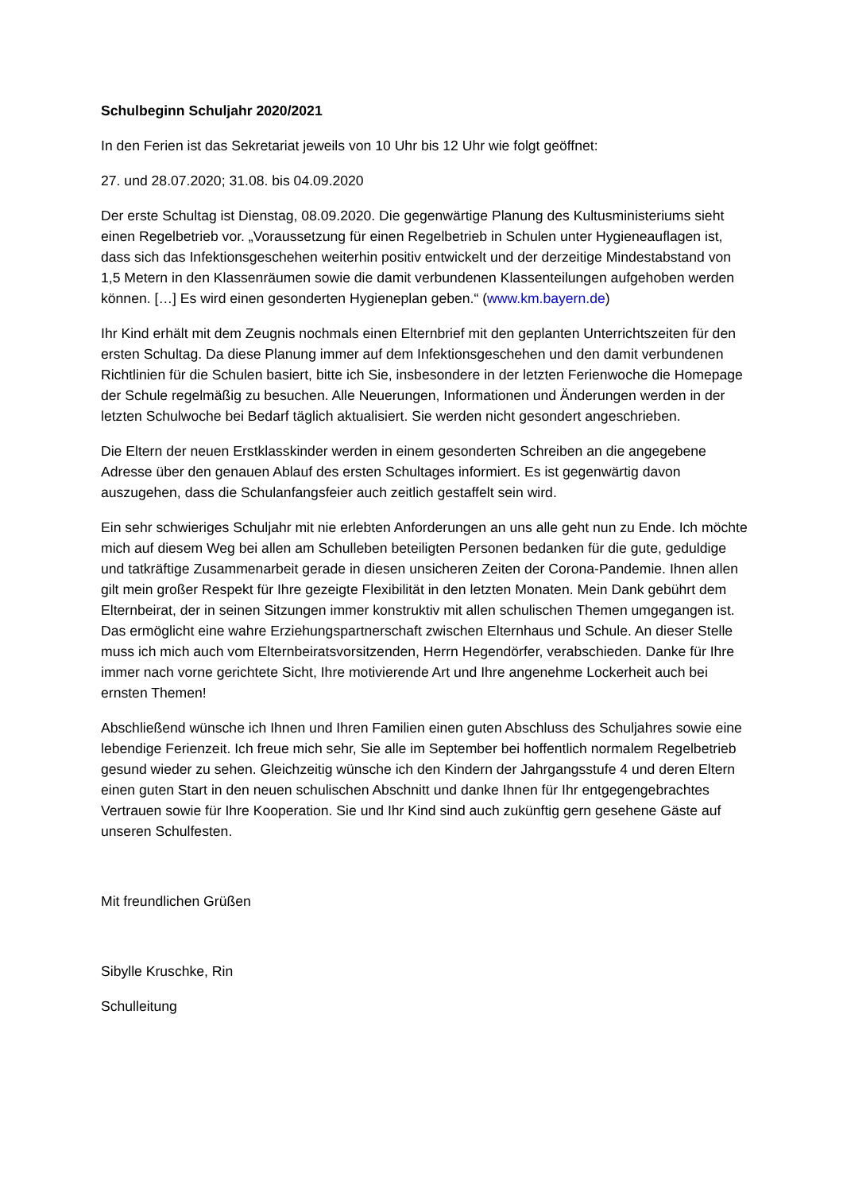Schulbeginn Schuljahr 2020/2021
In den Ferien ist das Sekretariat jeweils von 10 Uhr bis 12 Uhr wie folgt geöffnet:
27. und 28.07.2020; 31.08. bis 04.09.2020
Der erste Schultag ist Dienstag, 08.09.2020. Die gegenwärtige Planung des Kultusministeriums sieht einen Regelbetrieb vor. „Voraussetzung für einen Regelbetrieb in Schulen unter Hygieneauflagen ist, dass sich das Infektionsgeschehen weiterhin positiv entwickelt und der derzeitige Mindestabstand von 1,5 Metern in den Klassenräumen sowie die damit verbundenen Klassenteilungen aufgehoben werden können. […] Es wird einen gesonderten Hygieneplan geben.“ (www.km.bayern.de)
Ihr Kind erhält mit dem Zeugnis nochmals einen Elternbrief mit den geplanten Unterrichtszeiten für den ersten Schultag. Da diese Planung immer auf dem Infektionsgeschehen und den damit verbundenen Richtlinien für die Schulen basiert, bitte ich Sie, insbesondere in der letzten Ferienwoche die Homepage der Schule regelmäßig zu besuchen. Alle Neuerungen, Informationen und Änderungen werden in der letzten Schulwoche bei Bedarf täglich aktualisiert. Sie werden nicht gesondert angeschrieben.
Die Eltern der neuen Erstklasskinder werden in einem gesonderten Schreiben an die angegebene Adresse über den genauen Ablauf des ersten Schultages informiert. Es ist gegenwärtig davon auszugehen, dass die Schulanfangsfeier auch zeitlich gestaffelt sein wird.
Ein sehr schwieriges Schuljahr mit nie erlebten Anforderungen an uns alle geht nun zu Ende. Ich möchte mich auf diesem Weg bei allen am Schulleben beteiligten Personen bedanken für die gute, geduldige und tatkräftige Zusammenarbeit gerade in diesen unsicheren Zeiten der Corona-Pandemie. Ihnen allen gilt mein großer Respekt für Ihre gezeigte Flexibilität in den letzten Monaten. Mein Dank gebührt dem Elternbeirat, der in seinen Sitzungen immer konstruktiv mit allen schulischen Themen umgegangen ist. Das ermöglicht eine wahre Erziehungspartnerschaft zwischen Elternhaus und Schule. An dieser Stelle muss ich mich auch vom Elternbeiratsvorsitzenden, Herrn Hegendörfer, verabschieden. Danke für Ihre immer nach vorne gerichtete Sicht, Ihre motivierende Art und Ihre angenehme Lockerheit auch bei ernsten Themen!
Abschließend wünsche ich Ihnen und Ihren Familien einen guten Abschluss des Schuljahres sowie eine lebendige Ferienzeit. Ich freue mich sehr, Sie alle im September bei hoffentlich normalem Regelbetrieb gesund wieder zu sehen. Gleichzeitig wünsche ich den Kindern der Jahrgangsstufe 4 und deren Eltern einen guten Start in den neuen schulischen Abschnitt und danke Ihnen für Ihr entgegengebrachtes Vertrauen sowie für Ihre Kooperation. Sie und Ihr Kind sind auch zukünftig gern gesehene Gäste auf unseren Schulfesten.
Mit freundlichen Grüßen
Sibylle Kruschke, Rin
Schulleitung